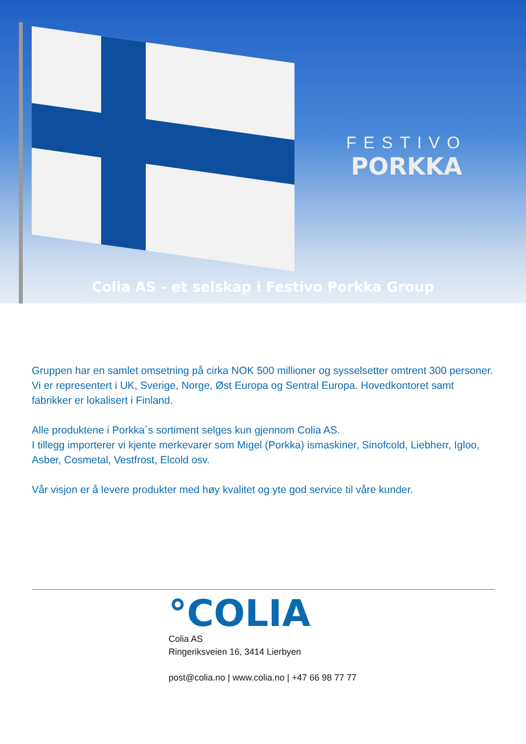FESTIVO
PORKKA
Colia AS - et selskap i Festivo Porkka Group
Gruppen har en samlet omsetning på cirka NOK 500 millioner og sysselsetter omtrent 300 personer. Vi er representert i UK, Sverige, Norge, Øst Europa og Sentral Europa. Hovedkontoret samt fabrikker er lokalisert i Finland.
Alle produktene i Porkka`s sortiment selges kun gjennom Colia AS.
I tillegg importerer vi kjente merkevarer som Migel (Porkka) ismaskiner, Sinofcold, Liebherr, Igloo, Asber, Cosmetal, Vestfrost, Elcold osv.
Vår visjon er å levere produkter med høy kvalitet og yte god service til våre kunder.
°COLIA
Colia AS
Ringeriksveien 16, 3414 Lierbyen
post@colia.no | www.colia.no | +47 66 98 77 77